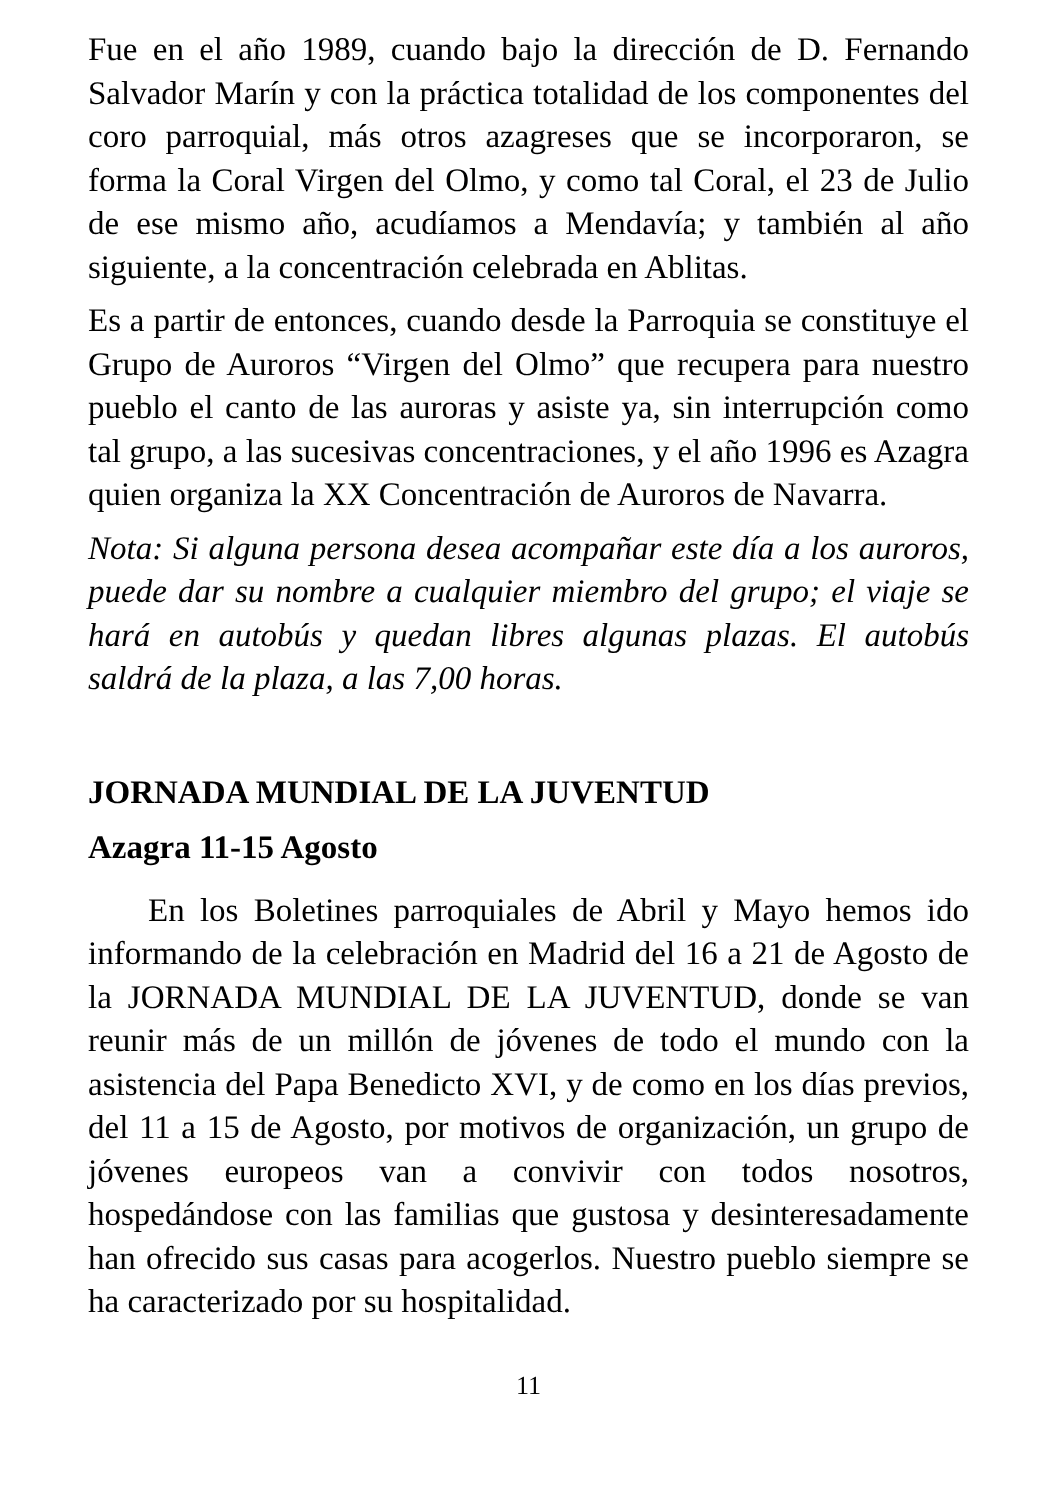Fue en el año 1989, cuando bajo la dirección de D. Fernando Salvador Marín y con la práctica totalidad de los componentes del coro parroquial, más otros azagreses que se incorporaron, se forma la Coral Virgen del Olmo, y como tal Coral, el 23 de Julio de ese mismo año, acudíamos a Mendavía; y también al año siguiente, a la concentración celebrada en Ablitas.
Es a partir de entonces, cuando desde la Parroquia se constituye el Grupo de Auroros “Virgen del Olmo” que recupera para nuestro pueblo el canto de las auroras y asiste ya, sin interrupción como tal grupo, a las sucesivas concentraciones, y el año 1996 es Azagra quien organiza la XX Concentración de Auroros de Navarra.
Nota: Si alguna persona desea acompañar este día a los auroros, puede dar su nombre a cualquier miembro del grupo; el viaje se hará en autobús y quedan libres algunas plazas. El autobús saldrá de la plaza, a las 7,00 horas.
JORNADA MUNDIAL DE LA JUVENTUD
Azagra 11-15 Agosto
En los Boletines parroquiales de Abril y Mayo hemos ido informando de la celebración en Madrid del 16 a 21 de Agosto de la JORNADA MUNDIAL DE LA JUVENTUD, donde se van reunir más de un millón de jóvenes de todo el mundo con la asistencia del Papa Benedicto XVI, y de como en los días previos, del 11 a 15 de Agosto, por motivos de organización, un grupo de jóvenes europeos van a convivir con todos nosotros, hospedándose con las familias que gustosa y desinteresadamente han ofrecido sus casas para acogerlos. Nuestro pueblo siempre se ha caracterizado por su hospitalidad.
11